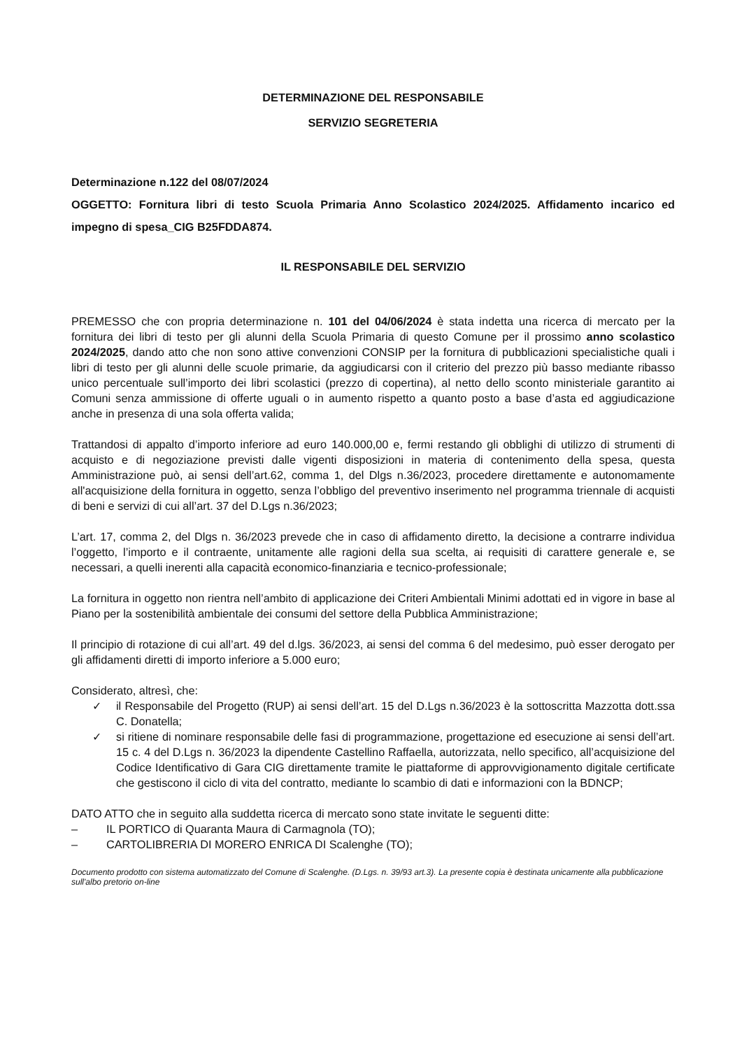DETERMINAZIONE DEL RESPONSABILE
SERVIZIO SEGRETERIA
Determinazione n.122 del 08/07/2024
OGGETTO: Fornitura libri di testo Scuola Primaria Anno Scolastico 2024/2025. Affidamento incarico ed impegno di spesa_CIG B25FDDA874.
IL RESPONSABILE DEL SERVIZIO
PREMESSO che con propria determinazione n. 101 del 04/06/2024 è stata indetta una ricerca di mercato per la fornitura dei libri di testo per gli alunni della Scuola Primaria di questo Comune per il prossimo anno scolastico 2024/2025, dando atto che non sono attive convenzioni CONSIP per la fornitura di pubblicazioni specialistiche quali i libri di testo per gli alunni delle scuole primarie, da aggiudicarsi con il criterio del prezzo più basso mediante ribasso unico percentuale sull’importo dei libri scolastici (prezzo di copertina), al netto dello sconto ministeriale garantito ai Comuni senza ammissione di offerte uguali o in aumento rispetto a quanto posto a base d’asta ed aggiudicazione anche in presenza di una sola offerta valida;
Trattandosi di appalto d’importo inferiore ad euro 140.000,00 e, fermi restando gli obblighi di utilizzo di strumenti di acquisto e di negoziazione previsti dalle vigenti disposizioni in materia di contenimento della spesa, questa Amministrazione può, ai sensi dell’art.62, comma 1, del Dlgs n.36/2023, procedere direttamente e autonomamente all'acquisizione della fornitura in oggetto, senza l’obbligo del preventivo inserimento nel programma triennale di acquisti di beni e servizi di cui all’art. 37 del D.Lgs n.36/2023;
L’art. 17, comma 2, del Dlgs n. 36/2023 prevede che in caso di affidamento diretto, la decisione a contrarre individua l’oggetto, l’importo e il contraente, unitamente alle ragioni della sua scelta, ai requisiti di carattere generale e, se necessari, a quelli inerenti alla capacità economico-finanziaria e tecnico-professionale;
La fornitura in oggetto non rientra nell’ambito di applicazione dei Criteri Ambientali Minimi adottati ed in vigore in base al Piano per la sostenibilità ambientale dei consumi del settore della Pubblica Amministrazione;
Il principio di rotazione di cui all’art. 49 del d.lgs. 36/2023, ai sensi del comma 6 del medesimo, può esser derogato per gli affidamenti diretti di importo inferiore a 5.000 euro;
Considerato, altresì, che:
✓ il Responsabile del Progetto (RUP) ai sensi dell’art. 15 del D.Lgs n.36/2023 è la sottoscritta Mazzotta dott.ssa C. Donatella;
✓ si ritiene di nominare responsabile delle fasi di programmazione, progettazione ed esecuzione ai sensi dell’art. 15 c. 4 del D.Lgs n. 36/2023 la dipendente Castellino Raffaella, autorizzata, nello specifico, all’acquisizione del Codice Identificativo di Gara CIG direttamente tramite le piattaforme di approvvigionamento digitale certificate che gestiscono il ciclo di vita del contratto, mediante lo scambio di dati e informazioni con la BDNCP;
DATO ATTO che in seguito alla suddetta ricerca di mercato sono state invitate le seguenti ditte:
– IL PORTICO di Quaranta Maura di Carmagnola (TO);
– CARTOLIBRERIA DI MORERO ENRICA DI Scalenghe (TO);
Documento prodotto con sistema automatizzato del Comune di Scalenghe. (D.Lgs. n. 39/93 art.3). La presente copia è destinata unicamente alla pubblicazione sull'albo pretorio on-line